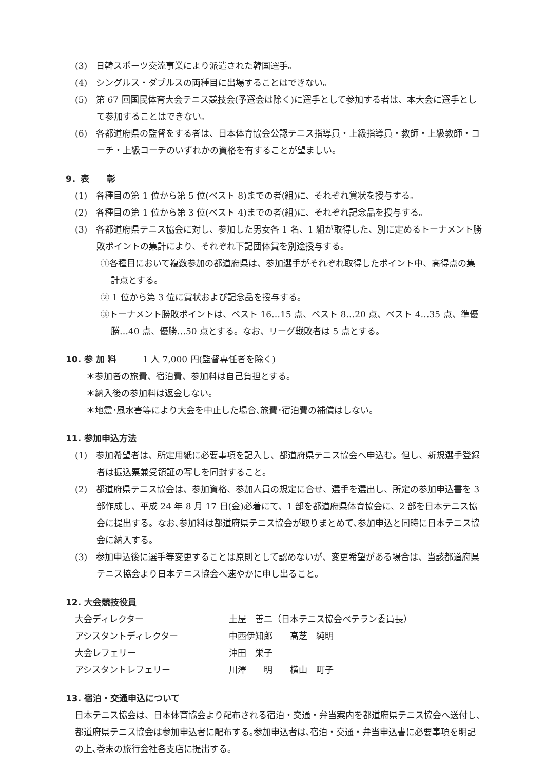(3)　日韓スポーツ交流事業により派遣された韓国選手。
(4)　シングルス・ダブルスの両種目に出場することはできない。
(5)　第 67 回国民体育大会テニス競技会(予選会は除く)に選手として参加する者は、本大会に選手として参加することはできない。
(6)　各都道府県の監督をする者は、日本体育協会公認テニス指導員・上級指導員・教師・上級教師・コーチ・上級コーチのいずれかの資格を有することが望ましい。
9．表　　彰
(1)　各種目の第 1 位から第 5 位(ベスト 8)までの者(組)に、それぞれ賞状を授与する。
(2)　各種目の第 1 位から第 3 位(ベスト 4)までの者(組)に、それぞれ記念品を授与する。
(3)　各都道府県テニス協会に対し、参加した男女各 1 名、1 組が取得した、別に定めるトーナメント勝敗ポイントの集計により、それぞれ下記団体賞を別途授与する。
①各種目において複数参加の都道府県は、参加選手がそれぞれ取得したポイント中、高得点の集計点とする。
② 1 位から第 3 位に賞状および記念品を授与する。
③トーナメント勝敗ポイントは、ベスト 16…15 点、ベスト 8…20 点、ベスト 4…35 点、準優勝…40 点、優勝…50 点とする。なお、リーグ戦敗者は 5 点とする。
10. 参 加 料　　　1 人 7,000 円(監督専任者を除く)
＊参加者の旅費、宿泊費、参加料は自己負担とする。
＊納入後の参加料は返金しない。
＊地震･風水害等により大会を中止した場合､旅費･宿泊費の補償はしない。
11. 参加申込方法
(1)　参加希望者は、所定用紙に必要事項を記入し、都道府県テニス協会へ申込む。但し、新規選手登録者は振込票兼受領証の写しを同封すること。
(2)　都道府県テニス協会は、参加資格、参加人員の規定に合せ、選手を選出し、所定の参加申込書を 3 部作成し、平成 24 年 8 月 17 日(金)必着にて、1 部を都道府県体育協会に、2 部を日本テニス協会に提出する。なお､参加料は都道府県テニス協会が取りまとめて､参加申込と同時に日本テニス協会に納入する。
(3)　参加申込後に選手等変更することは原則として認めないが、変更希望がある場合は、当該都道府県テニス協会より日本テニス協会へ速やかに申し出ること。
12. 大会競技役員
| 大会ディレクター | 土屋 善二（日本テニス協会ベテラン委員長） |
| アシスタントディレクター | 中西伊知郎 高芝 純明 |
| 大会レフェリー | 沖田 栄子 |
| アシスタントレフェリー | 川澤 明 横山 町子 |
13. 宿泊・交通申込について
日本テニス協会は、日本体育協会より配布される宿泊・交通・弁当案内を都道府県テニス協会へ送付し､都道府県テニス協会は参加申込者に配布する｡参加申込者は､宿泊・交通・弁当申込書に必要事項を明記の上､巻末の旅行会社各支店に提出する。